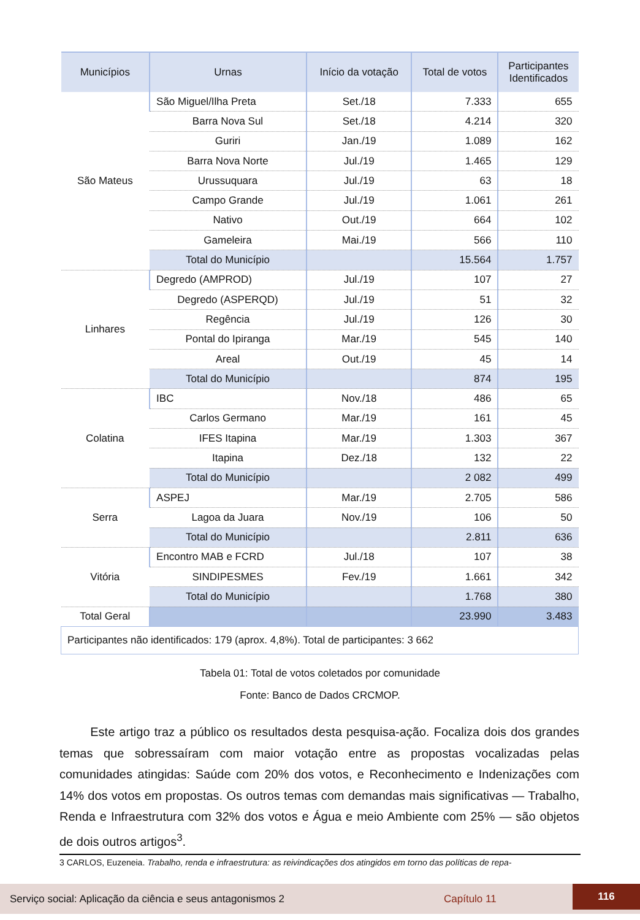| Municípios | Urnas | Início da votação | Total de votos | Participantes Identificados |
| --- | --- | --- | --- | --- |
| São Mateus | São Miguel/Ilha Preta | Set./18 | 7.333 | 655 |
| | Barra Nova Sul | Set./18 | 4.214 | 320 |
| | Guriri | Jan./19 | 1.089 | 162 |
| | Barra Nova Norte | Jul./19 | 1.465 | 129 |
| | Urussuquara | Jul./19 | 63 | 18 |
| | Campo Grande | Jul./19 | 1.061 | 261 |
| | Nativo | Out./19 | 664 | 102 |
| | Gameleira | Mai./19 | 566 | 110 |
| | Total do Município | | 15.564 | 1.757 |
| Linhares | Degredo (AMPROD) | Jul./19 | 107 | 27 |
| | Degredo (ASPERQD) | Jul./19 | 51 | 32 |
| | Regência | Jul./19 | 126 | 30 |
| | Pontal do Ipiranga | Mar./19 | 545 | 140 |
| | Areal | Out./19 | 45 | 14 |
| | Total do Município | | 874 | 195 |
| Colatina | IBC | Nov./18 | 486 | 65 |
| | Carlos Germano | Mar./19 | 161 | 45 |
| | IFES Itapina | Mar./19 | 1.303 | 367 |
| | Itapina | Dez./18 | 132 | 22 |
| | Total do Município | | 2 082 | 499 |
| Serra | ASPEJ | Mar./19 | 2.705 | 586 |
| | Lagoa da Juara | Nov./19 | 106 | 50 |
| | Total do Município | | 2.811 | 636 |
| Vitória | Encontro MAB e FCRD | Jul./18 | 107 | 38 |
| | SINDIPESMES | Fev./19 | 1.661 | 342 |
| | Total do Município | | 1.768 | 380 |
| Total Geral | | | 23.990 | 3.483 |
| Participantes não identificados: 179 (aprox. 4,8%). Total de participantes: 3 662 | | | | |
Tabela 01: Total de votos coletados por comunidade
Fonte: Banco de Dados CRCMOP.
Este artigo traz a público os resultados desta pesquisa-ação. Focaliza dois dos grandes temas que sobressaíram com maior votação entre as propostas vocalizadas pelas comunidades atingidas: Saúde com 20% dos votos, e Reconhecimento e Indenizações com 14% dos votos em propostas. Os outros temas com demandas mais significativas — Trabalho, Renda e Infraestrutura com 32% dos votos e Água e meio Ambiente com 25% — são objetos de dois outros artigos<sup>3</sup>.
3 CARLOS, Euzeneia. Trabalho, renda e infraestrutura: as reivindicações dos atingidos em torno das políticas de repa-
Serviço social: Aplicação da ciência e seus antagonismos 2 Capítulo 11
116